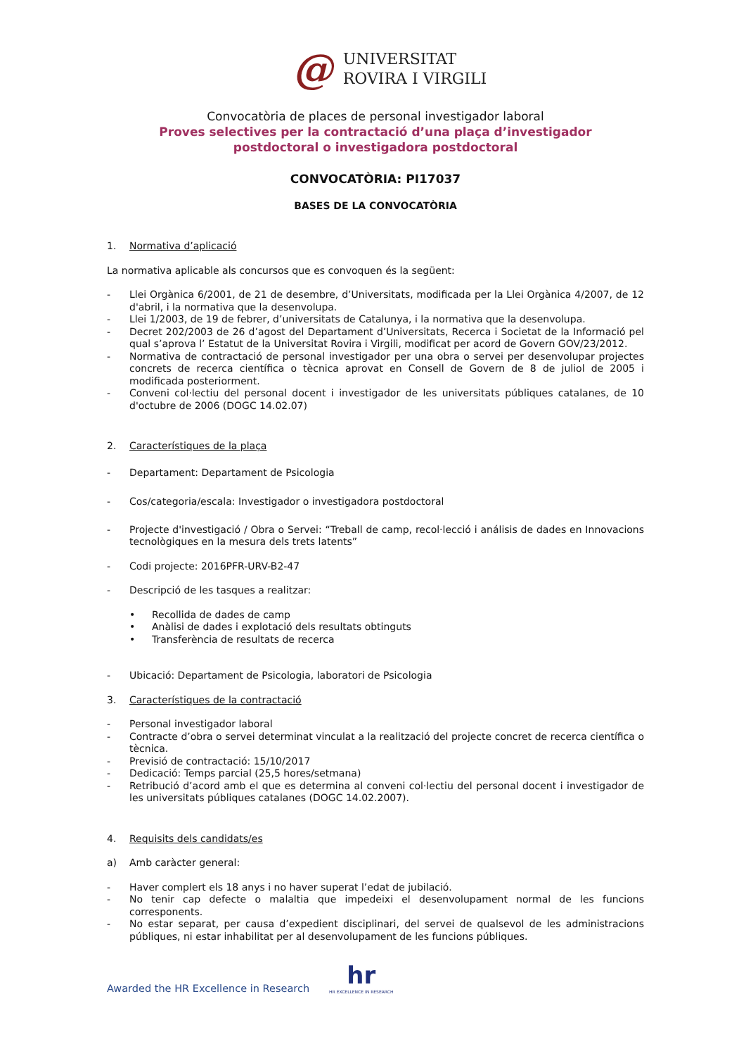@
UNIVERSITAT
ROVIRA I VIRGILI
Convocatòria de places de personal investigador laboral
Proves selectives per la contractació d’una plaça d’investigador
postdoctoral o investigadora postdoctoral
CONVOCATÒRIA: PI17037
BASES DE LA CONVOCATÒRIA
1. Normativa d’aplicació
La normativa aplicable als concursos que es convoquen és la següent:
- Llei Orgànica 6/2001, de 21 de desembre, d’Universitats, modificada per la Llei Orgànica 4/2007, de 12 d'abril, i la normativa que la desenvolupa.
- Llei 1/2003, de 19 de febrer, d’universitats de Catalunya, i la normativa que la desenvolupa.
- Decret 202/2003 de 26 d’agost del Departament d’Universitats, Recerca i Societat de la Informació pel qual s’aprova l’ Estatut de la Universitat Rovira i Virgili, modificat per acord de Govern GOV/23/2012.
- Normativa de contractació de personal investigador per una obra o servei per desenvolupar projectes concrets de recerca científica o tècnica aprovat en Consell de Govern de 8 de juliol de 2005 i modificada posteriorment.
- Conveni col·lectiu del personal docent i investigador de les universitats públiques catalanes, de 10 d'octubre de 2006 (DOGC 14.02.07)
2. Característiques de la plaça
- Departament: Departament de Psicologia
- Cos/categoria/escala: Investigador o investigadora postdoctoral
- Projecte d'investigació / Obra o Servei: “Treball de camp, recol·lecció i análisis de dades en Innovacions tecnològiques en la mesura dels trets latents”
- Codi projecte: 2016PFR-URV-B2-47
- Descripció de les tasques a realitzar:
• Recollida de dades de camp
• Anàlisi de dades i explotació dels resultats obtinguts
• Transferència de resultats de recerca
- Ubicació: Departament de Psicologia, laboratori de Psicologia
3. Característiques de la contractació
- Personal investigador laboral
- Contracte d’obra o servei determinat vinculat a la realització del projecte concret de recerca científica o tècnica.
- Previsió de contractació: 15/10/2017
- Dedicació: Temps parcial (25,5 hores/setmana)
- Retribució d’acord amb el que es determina al conveni col·lectiu del personal docent i investigador de les universitats públiques catalanes (DOGC 14.02.2007).
4. Requisits dels candidats/es
a) Amb caràcter general:
- Haver complert els 18 anys i no haver superat l’edat de jubilació.
- No tenir cap defecte o malaltia que impedeixi el desenvolupament normal de les funcions corresponents.
- No estar separat, per causa d’expedient disciplinari, del servei de qualsevol de les administracions públiques, ni estar inhabilitat per al desenvolupament de les funcions públiques.
Awarded the HR Excellence in Research
hr
HR EXCELLENCE IN RESEARCH